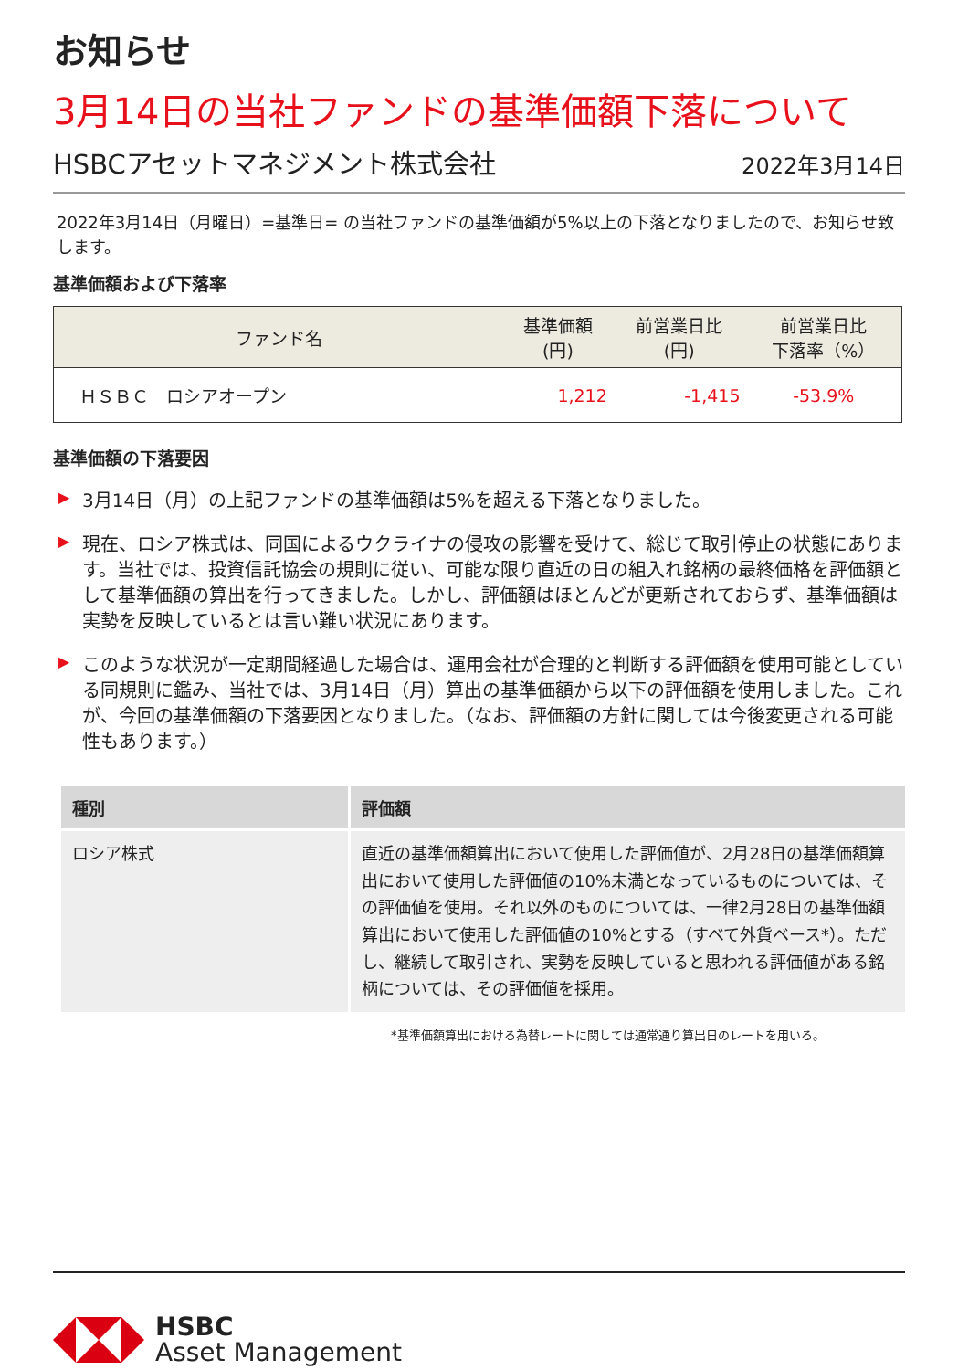お知らせ
3月14日の当社ファンドの基準価額下落について
HSBCアセットマネジメント株式会社 2022年3月14日
2022年3月14日（月曜日）=基準日= の当社ファンドの基準価額が5%以上の下落となりましたので、お知らせ致します。
基準価額および下落率
| ファンド名 | 基準価額 (円) | 前営業日比 (円) | 前営業日比 下落率（%） |
| --- | --- | --- | --- |
| ＨＳＢＣ ロシアオープン | 1,212 | -1,415 | -53.9% |
基準価額の下落要因
▶ 3月14日（月）の上記ファンドの基準価額は5%を超える下落となりました。
▶ 現在、ロシア株式は、同国によるウクライナの侵攻の影響を受けて、総じて取引停止の状態にあります。当社では、投資信託協会の規則に従い、可能な限り直近の日の組入れ銘柄の最終価格を評価額として基準価額の算出を行ってきました。しかし、評価額はほとんどが更新されておらず、基準価額は実勢を反映しているとは言い難い状況にあります。
▶ このような状況が一定期間経過した場合は、運用会社が合理的と判断する評価額を使用可能としている同規則に鑑み、当社では、3月14日（月）算出の基準価額から以下の評価額を使用しました。これが、今回の基準価額の下落要因となりました。（なお、評価額の方針に関しては今後変更される可能性もあります。）
| 種別 | 評価額 |
| --- | --- |
| ロシア株式 | 直近の基準価額算出において使用した評価値が、2月28日の基準価額算出において使用した評価値の10%未満となっているものについては、その評価値を使用。それ以外のものについては、一律2月28日の基準価額算出において使用した評価値の10%とする（すべて外貨ベース*）。ただし、継続して取引され、実勢を反映していると思われる評価値がある銘柄については、その評価値を採用。 |
*基準価額算出における為替レートに関しては通常通り算出日のレートを用いる。
HSBC
Asset Management